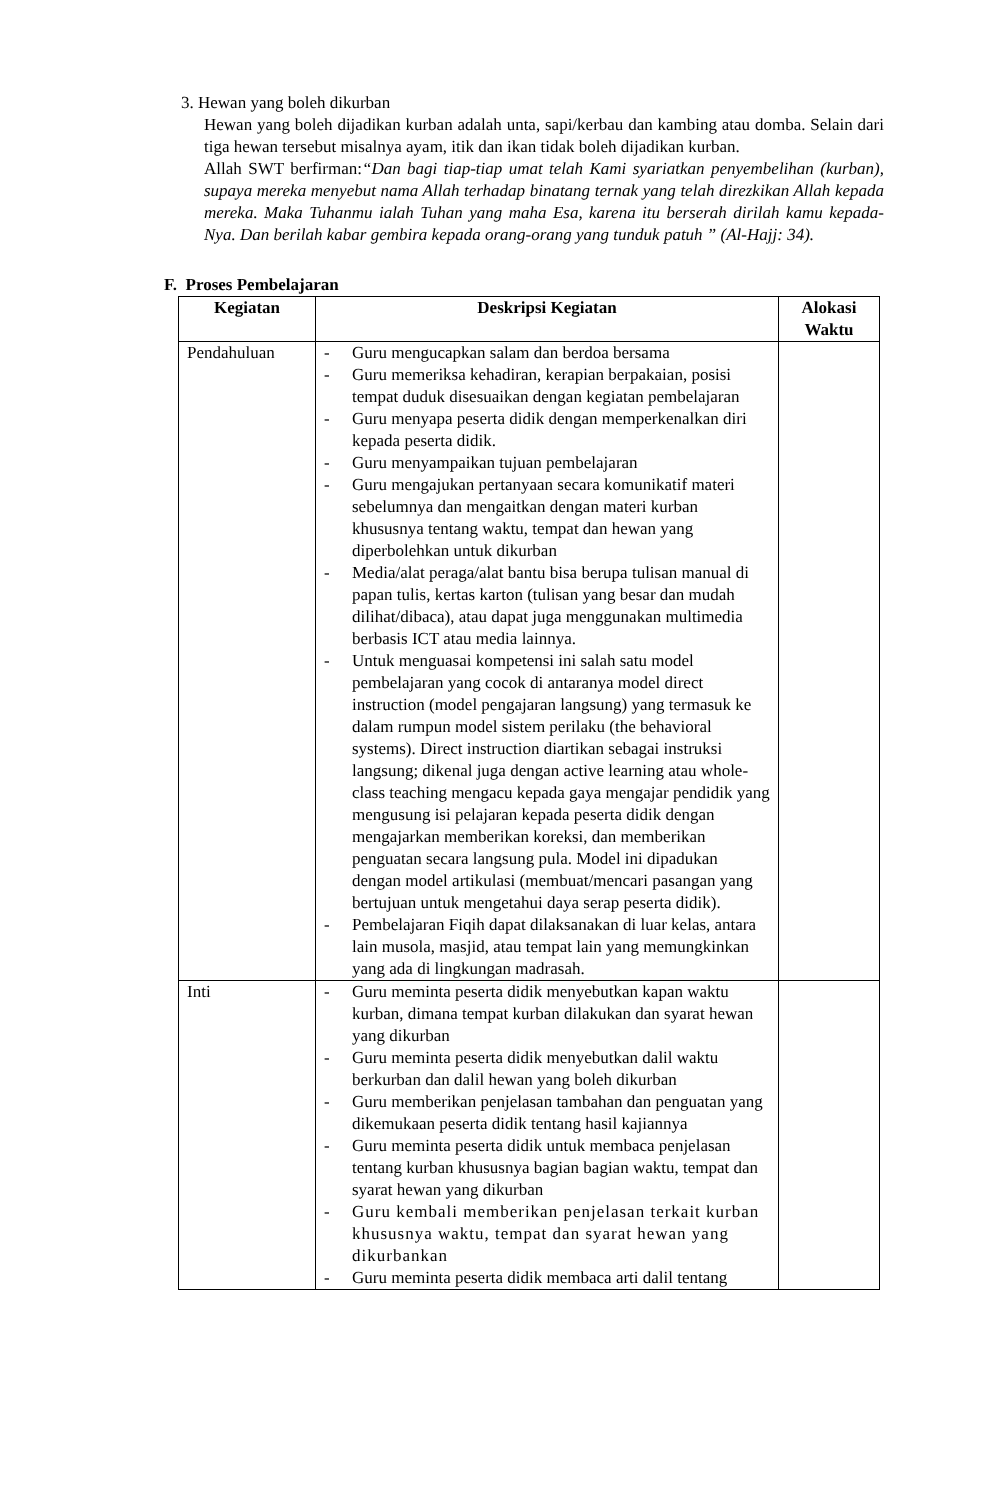3. Hewan yang boleh dikurban
Hewan yang boleh dijadikan kurban adalah unta, sapi/kerbau dan kambing atau domba. Selain dari tiga hewan tersebut misalnya ayam, itik dan ikan tidak boleh dijadikan kurban.
Allah SWT berfirman:“Dan bagi tiap-tiap umat telah Kami syariatkan penyembelihan (kurban), supaya mereka menyebut nama Allah terhadap binatang ternak yang telah direzkikan Allah kepada mereka. Maka Tuhanmu ialah Tuhan yang maha Esa, karena itu berserah dirilah kamu kepada-Nya. Dan berilah kabar gembira kepada orang-orang yang tunduk patuh ” (Al-Hajj: 34).
F. Proses Pembelajaran
| Kegiatan | Deskripsi Kegiatan | Alokasi Waktu |
| --- | --- | --- |
| Pendahuluan | - Guru mengucapkan salam dan berdoa bersama - Guru memeriksa kehadiran, kerapian berpakaian, posisi tempat duduk disesuaikan dengan kegiatan pembelajaran - Guru menyapa peserta didik dengan memperkenalkan diri kepada peserta didik. - Guru menyampaikan tujuan pembelajaran - Guru mengajukan pertanyaan secara komunikatif materi sebelumnya dan mengaitkan dengan materi kurban khususnya tentang waktu, tempat dan hewan yang diperbolehkan untuk dikurban - Media/alat peraga/alat bantu bisa berupa tulisan manual di papan tulis, kertas karton (tulisan yang besar dan mudah dilihat/dibaca), atau dapat juga menggunakan multimedia berbasis ICT atau media lainnya. - Untuk menguasai kompetensi ini salah satu model pembelajaran yang cocok di antaranya model direct instruction (model pengajaran langsung) yang termasuk ke dalam rumpun model sistem perilaku (the behavioral systems). Direct instruction diartikan sebagai instruksi langsung; dikenal juga dengan active learning atau whole-class teaching mengacu kepada gaya mengajar pendidik yang mengusung isi pelajaran kepada peserta didik dengan mengajarkan memberikan koreksi, dan memberikan penguatan secara langsung pula. Model ini dipadukan dengan model artikulasi (membuat/mencari pasangan yang bertujuan untuk mengetahui daya serap peserta didik). - Pembelajaran Fiqih dapat dilaksanakan di luar kelas, antara lain musola, masjid, atau tempat lain yang memungkinkan yang ada di lingkungan madrasah. | |
| Inti | - Guru meminta peserta didik menyebutkan kapan waktu kurban, dimana tempat kurban dilakukan dan syarat hewan yang dikurban - Guru meminta peserta didik menyebutkan dalil waktu berkurban dan dalil hewan yang boleh dikurban - Guru memberikan penjelasan tambahan dan penguatan yang dikemukaan peserta didik tentang hasil kajiannya - Guru meminta peserta didik untuk membaca penjelasan tentang kurban khususnya bagian bagian waktu, tempat dan syarat hewan yang dikurban - Guru kembali memberikan penjelasan terkait kurban khususnya waktu, tempat dan syarat hewan yang dikurbankan - Guru meminta peserta didik membaca arti dalil tentang | |